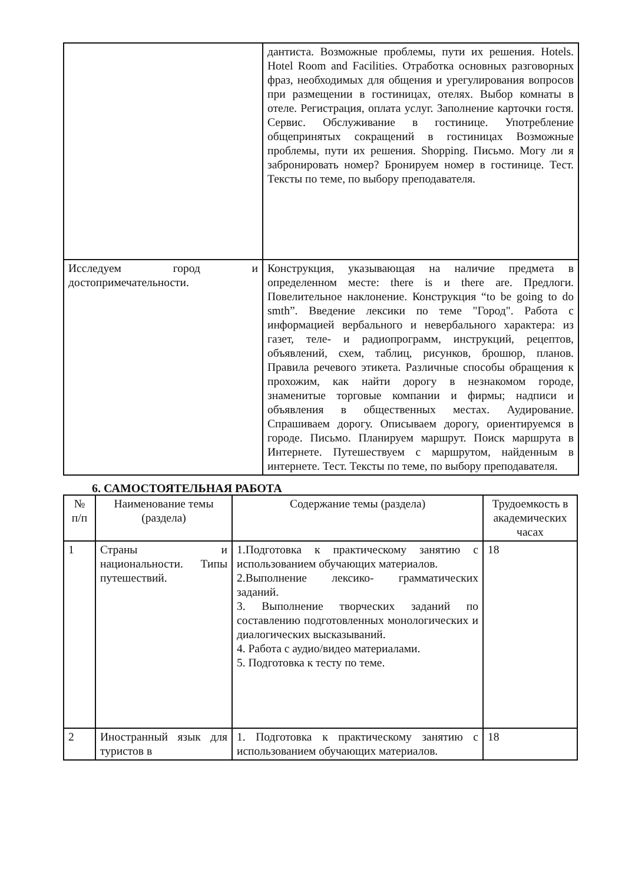| | дантиста. Возможные проблемы, пути их решения. Hotels. Hotel Room and Facilities. Отработка основных разговорных фраз, необходимых для общения и урегулирования вопросов при размещении в гостиницах, отелях. Выбор комнаты в отеле. Регистрация, оплата услуг. Заполнение карточки гостя. Сервис. Обслуживание в гостинице. Употребление общепринятых сокращений в гостиницах Возможные проблемы, пути их решения. Shopping. Письмо. Могу ли я забронировать номер? Бронируем номер в гостинице. Тест. Тексты по теме, по выбору преподавателя. |
| Исследуем город и достопримечательности. | Конструкция, указывающая на наличие предмета в определенном месте: there is и there are. Предлоги. Повелительное наклонение. Конструкция “to be going to do smth”. Введение лексики по теме "Город". Работа с информацией вербального и невербального характера: из газет, теле- и радиопрограмм, инструкций, рецептов, объявлений, схем, таблиц, рисунков, брошюр, планов. Правила речевого этикета. Различные способы обращения к прохожим, как найти дорогу в незнакомом городе, знаменитые торговые компании и фирмы; надписи и объявления в общественных местах. Аудирование. Спрашиваем дорогу. Описываем дорогу, ориентируемся в городе. Письмо. Планируем маршрут. Поиск маршрута в Интернете. Путешествуем с маршрутом, найденным в интернете. Тест. Тексты по теме, по выбору преподавателя. |
6. САМОСТОЯТЕЛЬНАЯ РАБОТА
| № п/п | Наименование темы (раздела) | Содержание темы (раздела) | Трудоемкость в академических часах |
| --- | --- | --- | --- |
| 1 | Страны и национальности. Типы путешествий. | 1.Подготовка к практическому занятию с использованием обучающих материалов. 2.Выполнение лексико- грамматических заданий. 3. Выполнение творческих заданий по составлению подготовленных монологических и диалогических высказываний. 4. Работа с аудио/видео материалами. 5. Подготовка к тесту по теме. | 18 |
| 2 | Иностранный язык для туристов в | 1. Подготовка к практическому занятию с использованием обучающих материалов. | 18 |